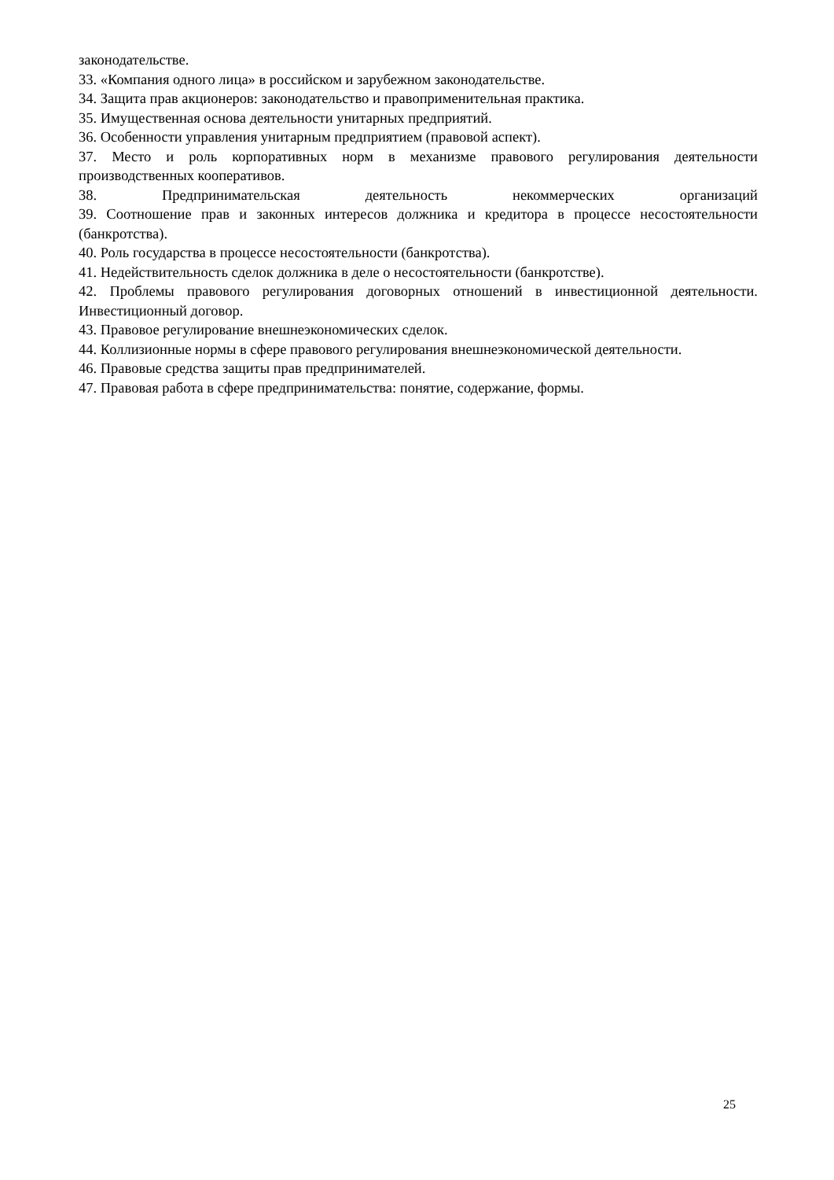законодательстве.
33. «Компания одного лица» в российском и зарубежном законодательстве.
34. Защита прав акционеров: законодательство и правоприменительная практика.
35. Имущественная основа деятельности унитарных предприятий.
36. Особенности управления унитарным предприятием (правовой аспект).
37. Место и роль корпоративных норм в механизме правового регулирования деятельности производственных кооперативов.
38. Предпринимательская деятельность некоммерческих организаций
39. Соотношение прав и законных интересов должника и кредитора в процессе несостоятельности (банкротства).
40. Роль государства в процессе несостоятельности (банкротства).
41. Недействительность сделок должника в деле о несостоятельности (банкротстве).
42. Проблемы правового регулирования договорных отношений в инвестиционной деятельности. Инвестиционный договор.
43. Правовое регулирование внешнеэкономических сделок.
44. Коллизионные нормы в сфере правового регулирования внешнеэкономической деятельности.
46. Правовые средства защиты прав предпринимателей.
47. Правовая работа в сфере предпринимательства: понятие, содержание, формы.
25